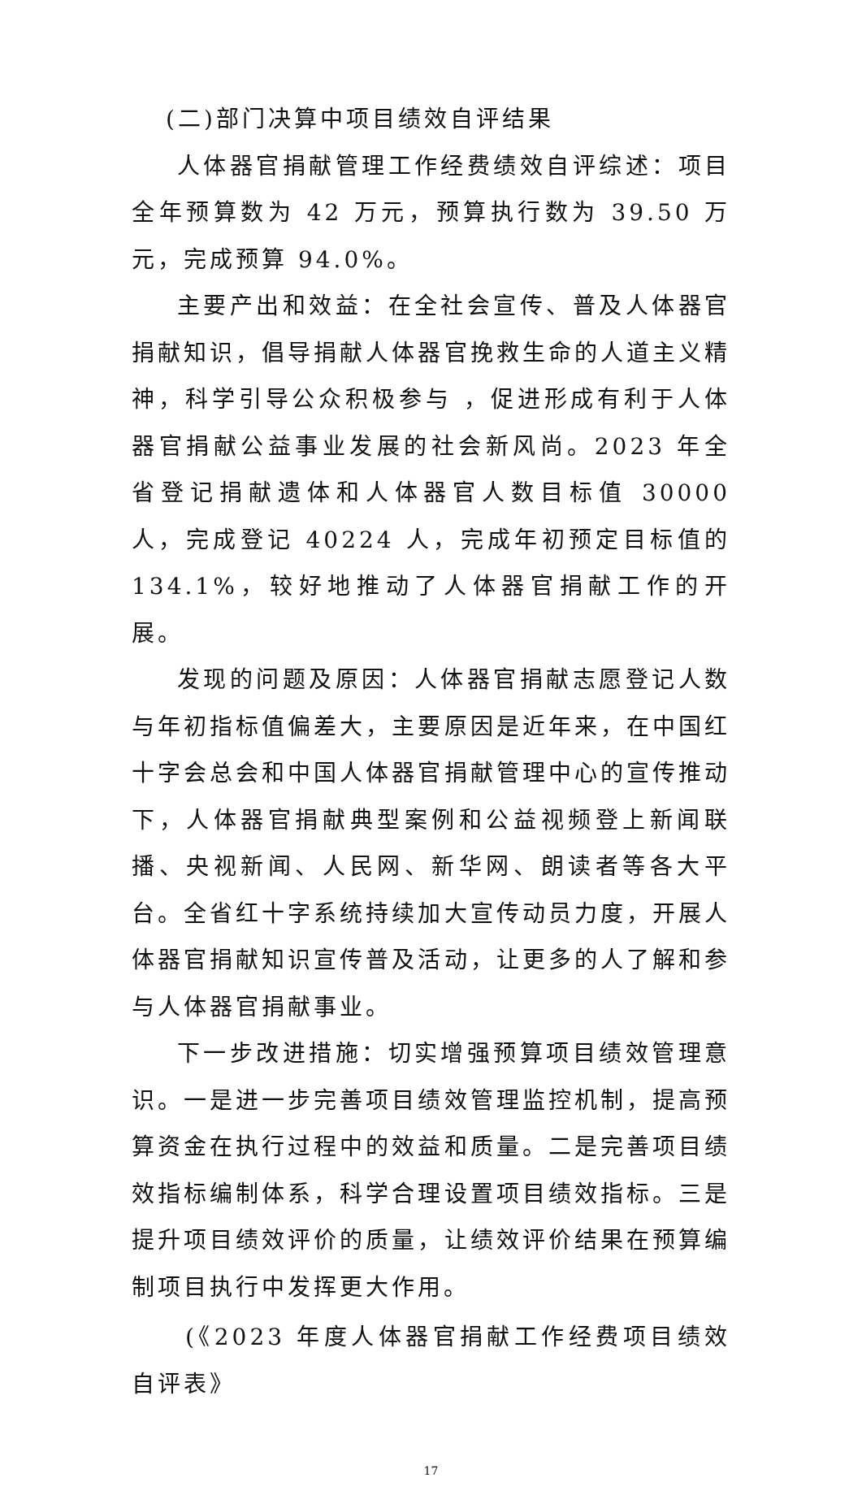(二)部门决算中项目绩效自评结果
人体器官捐献管理工作经费绩效自评综述：项目全年预算数为 42 万元，预算执行数为 39.50 万元，完成预算 94.0%。
主要产出和效益：在全社会宣传、普及人体器官捐献知识，倡导捐献人体器官挽救生命的人道主义精神，科学引导公众积极参与 ，促进形成有利于人体器官捐献公益事业发展的社会新风尚。2023 年全省登记捐献遗体和人体器官人数目标值 30000 人，完成登记 40224 人，完成年初预定目标值的 134.1%，较好地推动了人体器官捐献工作的开展。
发现的问题及原因：人体器官捐献志愿登记人数与年初指标值偏差大，主要原因是近年来，在中国红十字会总会和中国人体器官捐献管理中心的宣传推动下，人体器官捐献典型案例和公益视频登上新闻联播、央视新闻、人民网、新华网、朗读者等各大平台。全省红十字系统持续加大宣传动员力度，开展人体器官捐献知识宣传普及活动，让更多的人了解和参与人体器官捐献事业。
下一步改进措施：切实增强预算项目绩效管理意识。一是进一步完善项目绩效管理监控机制，提高预算资金在执行过程中的效益和质量。二是完善项目绩效指标编制体系，科学合理设置项目绩效指标。三是提升项目绩效评价的质量，让绩效评价结果在预算编制项目执行中发挥更大作用。
(《2023 年度人体器官捐献工作经费项目绩效自评表》
17